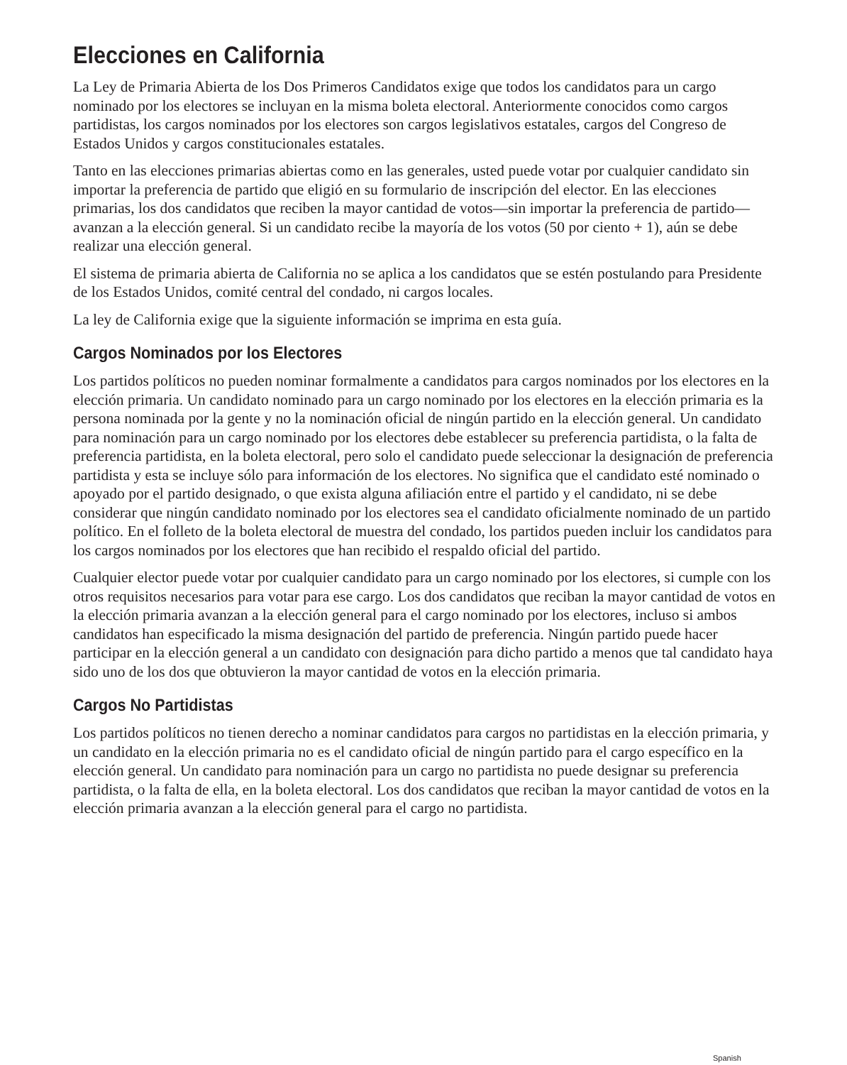Elecciones en California
La Ley de Primaria Abierta de los Dos Primeros Candidatos exige que todos los candidatos para un cargo nominado por los electores se incluyan en la misma boleta electoral. Anteriormente conocidos como cargos partidistas, los cargos nominados por los electores son cargos legislativos estatales, cargos del Congreso de Estados Unidos y cargos constitucionales estatales.
Tanto en las elecciones primarias abiertas como en las generales, usted puede votar por cualquier candidato sin importar la preferencia de partido que eligió en su formulario de inscripción del elector. En las elecciones primarias, los dos candidatos que reciben la mayor cantidad de votos—sin importar la preferencia de partido—avanzan a la elección general. Si un candidato recibe la mayoría de los votos (50 por ciento + 1), aún se debe realizar una elección general.
El sistema de primaria abierta de California no se aplica a los candidatos que se estén postulando para Presidente de los Estados Unidos, comité central del condado, ni cargos locales.
La ley de California exige que la siguiente información se imprima en esta guía.
Cargos Nominados por los Electores
Los partidos políticos no pueden nominar formalmente a candidatos para cargos nominados por los electores en la elección primaria. Un candidato nominado para un cargo nominado por los electores en la elección primaria es la persona nominada por la gente y no la nominación oficial de ningún partido en la elección general. Un candidato para nominación para un cargo nominado por los electores debe establecer su preferencia partidista, o la falta de preferencia partidista, en la boleta electoral, pero solo el candidato puede seleccionar la designación de preferencia partidista y esta se incluye sólo para información de los electores. No significa que el candidato esté nominado o apoyado por el partido designado, o que exista alguna afiliación entre el partido y el candidato, ni se debe considerar que ningún candidato nominado por los electores sea el candidato oficialmente nominado de un partido político. En el folleto de la boleta electoral de muestra del condado, los partidos pueden incluir los candidatos para los cargos nominados por los electores que han recibido el respaldo oficial del partido.
Cualquier elector puede votar por cualquier candidato para un cargo nominado por los electores, si cumple con los otros requisitos necesarios para votar para ese cargo. Los dos candidatos que reciban la mayor cantidad de votos en la elección primaria avanzan a la elección general para el cargo nominado por los electores, incluso si ambos candidatos han especificado la misma designación del partido de preferencia. Ningún partido puede hacer participar en la elección general a un candidato con designación para dicho partido a menos que tal candidato haya sido uno de los dos que obtuvieron la mayor cantidad de votos en la elección primaria.
Cargos No Partidistas
Los partidos políticos no tienen derecho a nominar candidatos para cargos no partidistas en la elección primaria, y un candidato en la elección primaria no es el candidato oficial de ningún partido para el cargo específico en la elección general. Un candidato para nominación para un cargo no partidista no puede designar su preferencia partidista, o la falta de ella, en la boleta electoral. Los dos candidatos que reciban la mayor cantidad de votos en la elección primaria avanzan a la elección general para el cargo no partidista.
Spanish